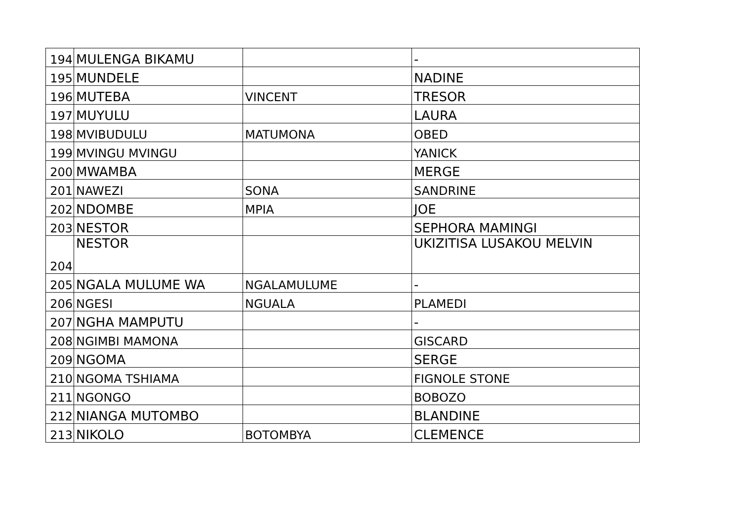| 194 | MULENGA BIKAMU | | - |
| 195 | MUNDELE | | NADINE |
| 196 | MUTEBA | VINCENT | TRESOR |
| 197 | MUYULU | | LAURA |
| 198 | MVIBUDULU | MATUMONA | OBED |
| 199 | MVINGU MVINGU | | YANICK |
| 200 | MWAMBA | | MERGE |
| 201 | NAWEZI | SONA | SANDRINE |
| 202 | NDOMBE | MPIA | JOE |
| 203 | NESTOR | | SEPHORA MAMINGI |
| 204 | NESTOR | | UKIZITISA LUSAKOU MELVIN |
| 205 | NGALA MULUME WA | NGALAMULUME | - |
| 206 | NGESI | NGUALA | PLAMEDI |
| 207 | NGHA MAMPUTU | | - |
| 208 | NGIMBI MAMONA | | GISCARD |
| 209 | NGOMA | | SERGE |
| 210 | NGOMA TSHIAMA | | FIGNOLE STONE |
| 211 | NGONGO | | BOBOZO |
| 212 | NIANGA MUTOMBO | | BLANDINE |
| 213 | NIKOLO | BOTOMBYA | CLEMENCE |